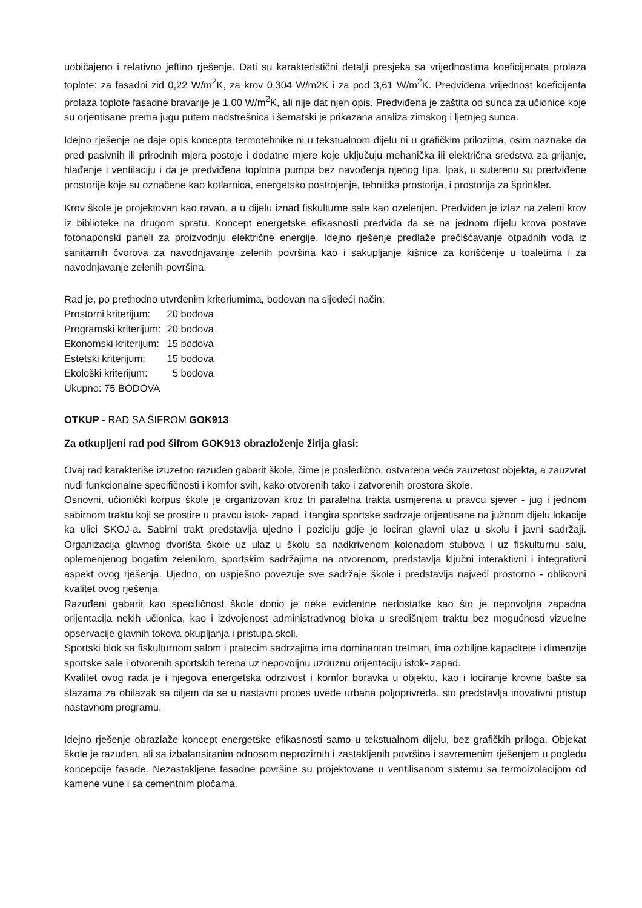uobičajeno i relativno jeftino rješenje. Dati su karakteristični detalji presjeka sa vrijednostima koeficijenata prolaza toplote: za fasadni zid 0,22 W/m<sup>2</sup>K, za krov 0,304 W/m2K i za pod 3,61 W/m<sup>2</sup>K. Predviđena vrijednost koeficijenta prolaza toplote fasadne bravarije je 1,00 W/m<sup>2</sup>K, ali nije dat njen opis. Predviđena je zaštita od sunca za učionice koje su orjentisane prema jugu putem nadstrešnica i šematski je prikazana analiza zimskog i ljetnjeg sunca.
Idejno rješenje ne daje opis koncepta termotehnike ni u tekstualnom dijelu ni u grafičkim prilozima, osim naznake da pred pasivnih ili prirodnih mjera postoje i dodatne mjere koje uključuju mehanička ili električna sredstva za grijanje, hlađenje i ventilaciju i da je predviđena toplotna pumpa bez navođenja njenog tipa. Ipak, u suterenu su predviđene prostorije koje su označene kao kotlarnica, energetsko postrojenje, tehnička prostorija, i prostorija za šprinkler.
Krov škole je projektovan kao ravan, a u dijelu iznad fiskulturne sale kao ozelenjen. Predviđen je izlaz na zeleni krov iz biblioteke na drugom spratu. Koncept energetske efikasnosti predviđa da se na jednom dijelu krova postave fotonaponski paneli za proizvodnju električne energije. Idejno rješenje predlaže prečišćavanje otpadnih voda iz sanitarnih čvorova za navodnjavanje zelenih površina kao i sakupljanje kišnice za korišćenje u toaletima i za navodnjavanje zelenih površina.
Rad je, po prethodno utvrđenim kriteriumima, bodovan na sljedeći način:
| Prostorni kriterijum: | 20 bodova |
| Programski kriterijum: | 20 bodova |
| Ekonomski kriterijum: | 15 bodova |
| Estetski kriterijum: | 15 bodova |
| Ekološki kriterijum: | 5 bodova |
Ukupno: 75 BODOVA
OTKUP - RAD SA ŠIFROM GOK913
Za otkupljeni rad pod šifrom GOK913 obrazloženje žirija glasi:
Ovaj rad karakteriše izuzetno razuđen gabarit škole, čime je posledično, ostvarena veća zauzetost objekta, a zauzvrat nudi funkcionalne specifičnosti i komfor svih, kako otvorenih tako i zatvorenih prostora škole.
Osnovni, učionički korpus škole je organizovan kroz tri paralelna trakta usmjerena u pravcu sjever - jug i jednom sabirnom traktu koji se prostire u pravcu istok- zapad, i tangira sportske sadrzaje orijentisane na južnom dijelu lokacije ka ulici SKOJ-a. Sabirni trakt predstavlja ujedno i poziciju gdje je lociran glavni ulaz u skolu i javni sadržaji. Organizacija glavnog dvorišta škole uz ulaz u školu sa nadkrivenom kolonadom stubova i uz fiskulturnu salu, oplemenjenog bogatim zelenilom, sportskim sadržajima na otvorenom, predstavlja ključni interaktivni i integrativni aspekt ovog rješenja. Ujedno, on uspješno povezuje sve sadržaje škole i predstavlja najveći prostorno - oblikovni kvalitet ovog rješenja.
Razuđeni gabarit kao specifičnost škole donio je neke evidentne nedostatke kao što je nepovoljna zapadna orijentacija nekih učionica, kao i izdvojenost administrativnog bloka u središnjem traktu bez mogućnosti vizuelne opservacije glavnih tokova okupljanja i pristupa skoli.
Sportski blok sa fiskulturnom salom i pratecim sadrzajima ima dominantan tretman, ima ozbiljne kapacitete i dimenzije sportske sale i otvorenih sportskih terena uz nepovoljnu uzduznu orijentaciju istok- zapad.
Kvalitet ovog rada je i njegova energetska odrzivost i komfor boravka u objektu, kao i lociranje krovne bašte sa stazama za obilazak sa ciljem da se u nastavni proces uvede urbana poljoprivreda, sto predstavlja inovativni pristup nastavnom programu.
Idejno rješenje obrazlaže koncept energetske efikasnosti samo u tekstualnom dijelu, bez grafičkih priloga. Objekat škole je razuđen, ali sa izbalansiranim odnosom neprozirnih i zastakljenih površina i savremenim rješenjem u pogledu koncepcije fasade. Nezastakljene fasadne površine su projektovane u ventilisanom sistemu sa termoizolacijom od kamene vune i sa cementnim pločama.